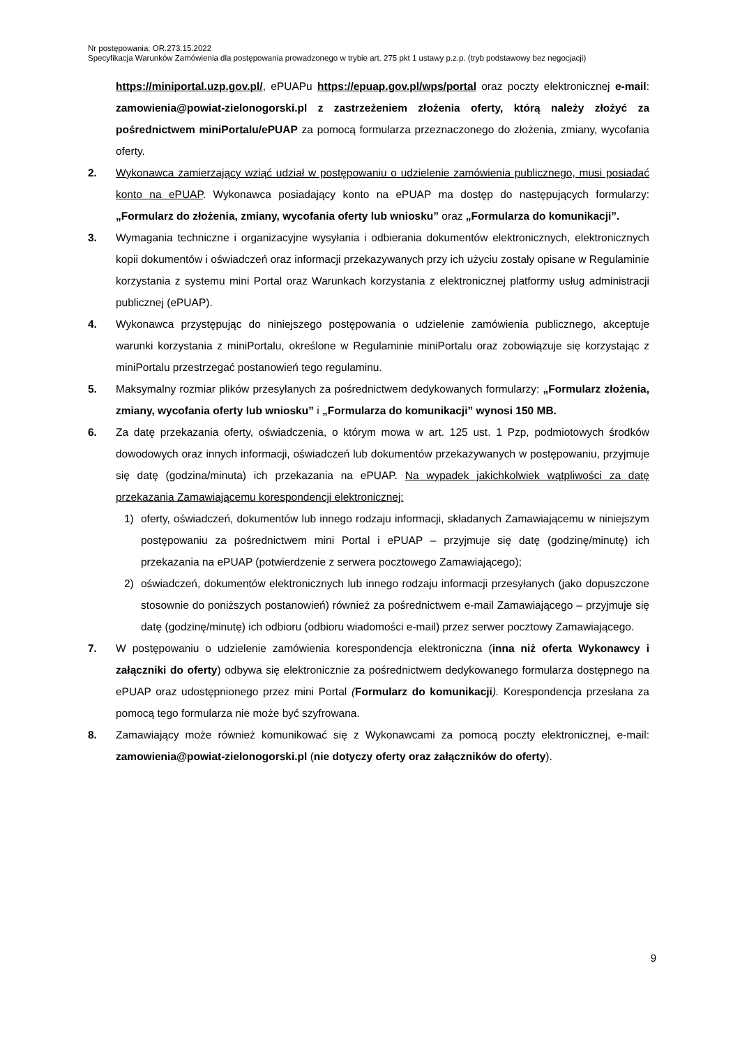Nr postępowania: OR.273.15.2022
Specyfikacja Warunków Zamówienia dla postępowania prowadzonego w trybie art. 275 pkt 1 ustawy p.z.p. (tryb podstawowy bez negocjacji)
https://miniportal.uzp.gov.pl/, ePUAPu https://epuap.gov.pl/wps/portal oraz poczty elektronicznej e-mail: zamowienia@powiat-zielonogorski.pl z zastrzeżeniem złożenia oferty, którą należy złożyć za pośrednictwem miniPortalu/ePUAP za pomocą formularza przeznaczonego do złożenia, zmiany, wycofania oferty.
2. Wykonawca zamierzający wziąć udział w postępowaniu o udzielenie zamówienia publicznego, musi posiadać konto na ePUAP. Wykonawca posiadający konto na ePUAP ma dostęp do następujących formularzy: „Formularz do złożenia, zmiany, wycofania oferty lub wniosku” oraz „Formularza do komunikacji”.
3. Wymagania techniczne i organizacyjne wysyłania i odbierania dokumentów elektronicznych, elektronicznych kopii dokumentów i oświadczeń oraz informacji przekazywanych przy ich użyciu zostały opisane w Regulaminie korzystania z systemu mini Portal oraz Warunkach korzystania z elektronicznej platformy usług administracji publicznej (ePUAP).
4. Wykonawca przystępując do niniejszego postępowania o udzielenie zamówienia publicznego, akceptuje warunki korzystania z miniPortalu, określone w Regulaminie miniPortalu oraz zobowiązuje się korzystając z miniPortalu przestrzegać postanowień tego regulaminu.
5. Maksymalny rozmiar plików przesyłanych za pośrednictwem dedykowanych formularzy: „Formularz złożenia, zmiany, wycofania oferty lub wniosku” i „Formularza do komunikacji” wynosi 150 MB.
6. Za datę przekazania oferty, oświadczenia, o którym mowa w art. 125 ust. 1 Pzp, podmiotowych środków dowodowych oraz innych informacji, oświadczeń lub dokumentów przekazywanych w postępowaniu, przyjmuje się datę (godzina/minuta) ich przekazania na ePUAP. Na wypadek jakichkolwiek wątpliwości za datę przekazania Zamawiającemu korespondencji elektronicznej:
1) oferty, oświadczeń, dokumentów lub innego rodzaju informacji, składanych Zamawiającemu w niniejszym postępowaniu za pośrednictwem mini Portal i ePUAP – przyjmuje się datę (godzinę/minutę) ich przekazania na ePUAP (potwierdzenie z serwera pocztowego Zamawiającego);
2) oświadczeń, dokumentów elektronicznych lub innego rodzaju informacji przesyłanych (jako dopuszczone stosownie do poniższych postanowień) również za pośrednictwem e-mail Zamawiającego – przyjmuje się datę (godzinę/minutę) ich odbioru (odbioru wiadomości e-mail) przez serwer pocztowy Zamawiającego.
7. W postępowaniu o udzielenie zamówienia korespondencja elektroniczna (inna niż oferta Wykonawcy i załączniki do oferty) odbywa się elektronicznie za pośrednictwem dedykowanego formularza dostępnego na ePUAP oraz udostępnionego przez mini Portal (Formularz do komunikacji). Korespondencja przesłana za pomocą tego formularza nie może być szyfrowana.
8. Zamawiający może również komunikować się z Wykonawcami za pomocą poczty elektronicznej, e-mail: zamowienia@powiat-zielonogorski.pl (nie dotyczy oferty oraz załączników do oferty).
9